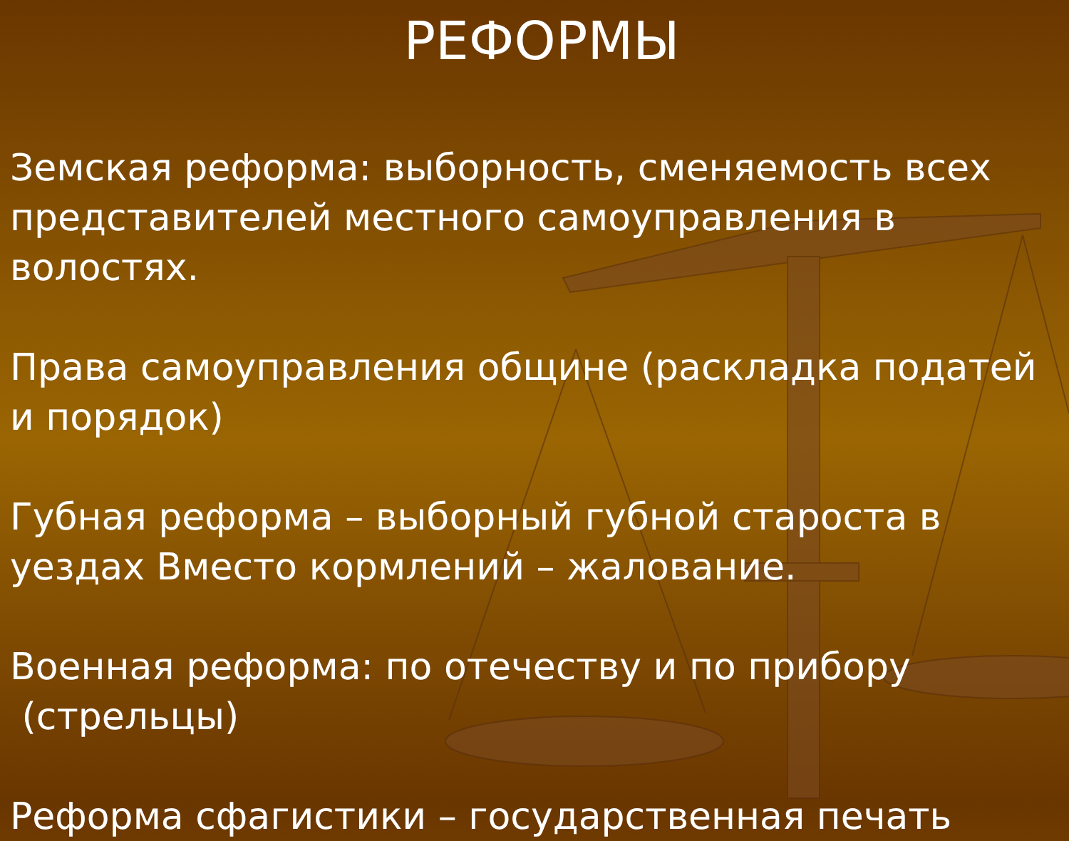РЕФОРМЫ
Земская реформа: выборность, сменяемость всех представителей местного самоуправления в волостях.
Права самоуправления общине (раскладка податей и порядок)
Губная реформа – выборный губной староста в уездах Вместо кормлений – жалование.
Военная реформа: по отечеству и по прибору
(стрельцы)
Реформа сфагистики – государственная печать